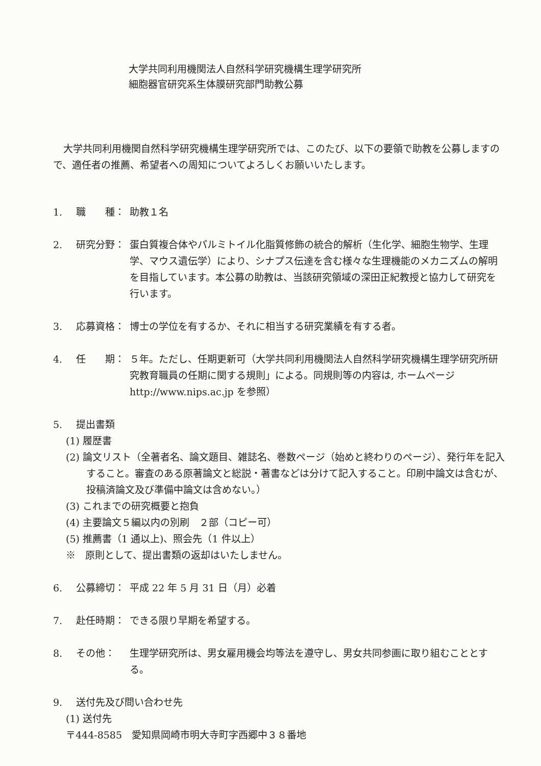大学共同利用機関法人自然科学研究機構生理学研究所
細胞器官研究系生体膜研究部門助教公募
大学共同利用機関自然科学研究機構生理学研究所では、このたび、以下の要領で助教を公募しますので、適任者の推薦、希望者への周知についてよろしくお願いいたします。
1. 職　　種： 助教１名
2. 研究分野： 蛋白質複合体やパルミトイル化脂質修飾の統合的解析（生化学、細胞生物学、生理学、マウス遺伝学）により、シナプス伝達を含む様々な生理機能のメカニズムの解明を目指しています。本公募の助教は、当該研究領域の深田正紀教授と協力して研究を行います。
3. 応募資格： 博士の学位を有するか、それに相当する研究業績を有する者。
4. 任　　期： ５年。ただし、任期更新可（大学共同利用機関法人自然科学研究機構生理学研究所研究教育職員の任期に関する規則」による。同規則等の内容は, ホームページ http://www.nips.ac.jp を参照）
5. 提出書類
(1) 履歴書
(2) 論文リスト（全著者名、論文題目、雑誌名、巻数ページ（始めと終わりのページ）、発行年を記入すること。審査のある原著論文と総説・著書などは分けて記入すること。印刷中論文は含むが、投稿済論文及び準備中論文は含めない。）
(3) これまでの研究概要と抱負
(4) 主要論文５編以内の別刷　２部（コピー可）
(5) 推薦書（1 通以上)、照会先（1 件以上）
※　原則として、提出書類の返却はいたしません。
6. 公募締切： 平成 22 年 5 月 31 日（月）必着
7. 赴任時期： できる限り早期を希望する。
8. その他： 生理学研究所は、男女雇用機会均等法を遵守し、男女共同参画に取り組むこととする。
9. 送付先及び問い合わせ先
(1) 送付先
〒444-8585　愛知県岡崎市明大寺町字西郷中３８番地